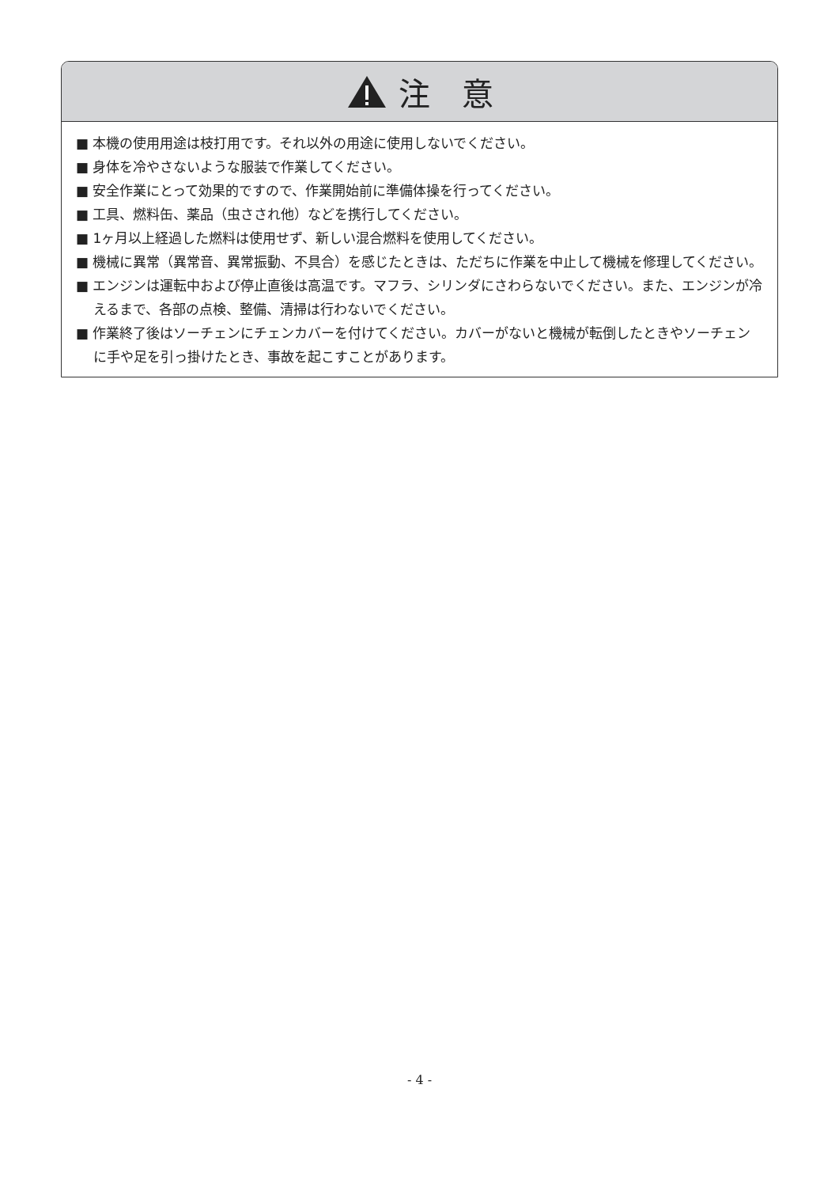注　意
■ 本機の使用用途は枝打用です。それ以外の用途に使用しないでください。
■ 身体を冷やさないような服装で作業してください。
■ 安全作業にとって効果的ですので、作業開始前に準備体操を行ってください。
■ 工具、燃料缶、薬品（虫さされ他）などを携行してください。
■ 1ヶ月以上経過した燃料は使用せず、新しい混合燃料を使用してください。
■ 機械に異常（異常音、異常振動、不具合）を感じたときは、ただちに作業を中止して機械を修理してください。
■ エンジンは運転中および停止直後は高温です。マフラ、シリンダにさわらないでください。また、エンジンが冷えるまで、各部の点検、整備、清掃は行わないでください。
■ 作業終了後はソーチェンにチェンカバーを付けてください。カバーがないと機械が転倒したときやソーチェンに手や足を引っ掛けたとき、事故を起こすことがあります。
- 4 -